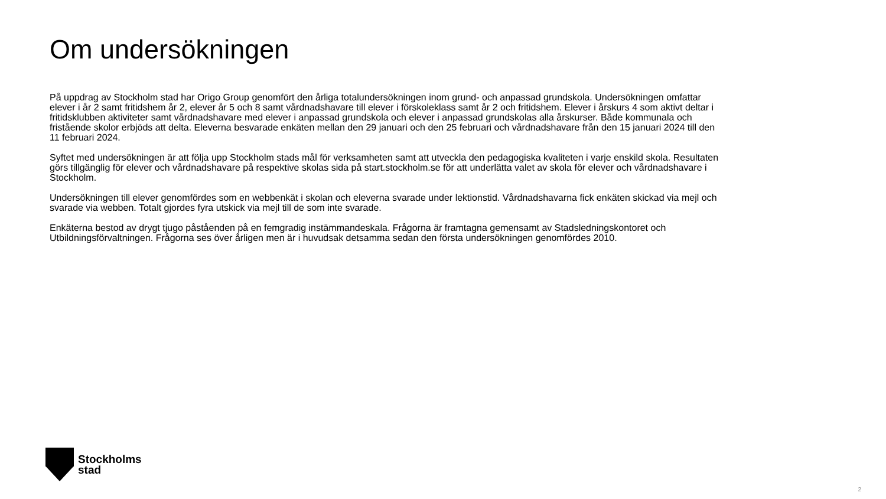Om undersökningen
På uppdrag av Stockholm stad har Origo Group genomfört den årliga totalundersökningen inom grund- och anpassad grundskola. Undersökningen omfattar elever i år 2 samt fritidshem år 2, elever år 5 och 8 samt vårdnadshavare till elever i förskoleklass samt år 2 och fritidshem. Elever i årskurs 4 som aktivt deltar i fritidsklubben aktiviteter samt vårdnadshavare med elever i anpassad grundskola och elever i anpassad grundskolas alla årskurser. Både kommunala och fristående skolor erbjöds att delta. Eleverna besvarade enkäten mellan den 29 januari och den 25 februari och vårdnadshavare från den 15 januari 2024 till den 11 februari 2024.
Syftet med undersökningen är att följa upp Stockholm stads mål för verksamheten samt att utveckla den pedagogiska kvaliteten i varje enskild skola. Resultaten görs tillgänglig för elever och vårdnadshavare på respektive skolas sida på start.stockholm.se för att underlätta valet av skola för elever och vårdnadshavare i Stockholm.
Undersökningen till elever genomfördes som en webbenkät i skolan och eleverna svarade under lektionstid. Vårdnadshavarna fick enkäten skickad via mejl och svarade via webben. Totalt gjordes fyra utskick via mejl till de som inte svarade.
Enkäterna bestod av drygt tjugo påståenden på en femgradig instämmandeskala. Frågorna är framtagna gemensamt av Stadsledningskontoret och Utbildningsförvaltningen. Frågorna ses över årligen men är i huvudsak detsamma sedan den första undersökningen genomfördes 2010.
Stockholms
stad
2